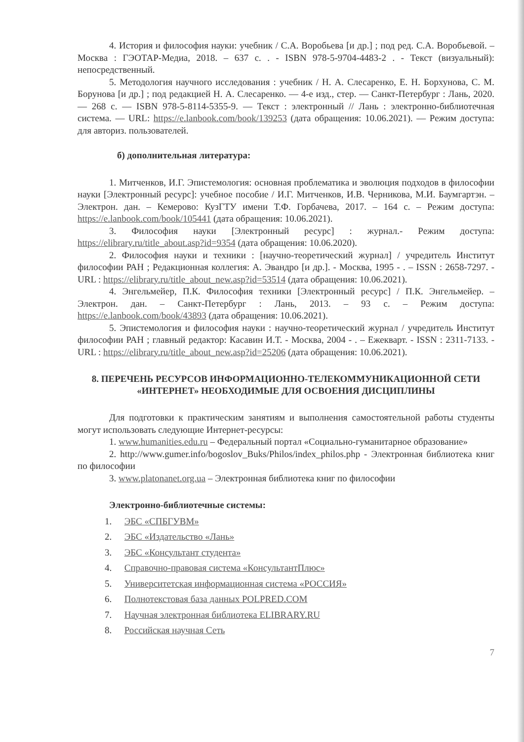4. История и философия науки: учебник / С.А. Воробьева [и др.] ; под ред. С.А. Воробьевой. – Москва : ГЭОТАР-Медиа, 2018. – 637 с. . - ISBN 978-5-9704-4483-2 . - Текст (визуальный): непосредственный.
5. Методология научного исследования : учебник / Н. А. Слесаренко, Е. Н. Борхунова, С. М. Борунова [и др.] ; под редакцией Н. А. Слесаренко. — 4-е изд., стер. — Санкт-Петербург : Лань, 2020. — 268 с. — ISBN 978-5-8114-5355-9. — Текст : электронный // Лань : электронно-библиотечная система. — URL: https://e.lanbook.com/book/139253 (дата обращения: 10.06.2021). — Режим доступа: для авториз. пользователей.
б) дополнительная литература:
1. Митченков, И.Г. Эпистемология: основная проблематика и эволюция подходов в философии науки [Электронный ресурс]: учебное пособие / И.Г. Митченков, И.В. Черникова, М.И. Баумгартэн. – Электрон. дан. – Кемерово: КузГТУ имени Т.Ф. Горбачева, 2017. – 164 с. – Режим доступа: https://e.lanbook.com/book/105441 (дата обращения: 10.06.2021).
3. Философия науки [Электронный ресурс] : журнал.- Режим доступа: https://elibrary.ru/title_about.asp?id=9354 (дата обращения: 10.06.2020).
2. Философия науки и техники : [научно-теоретический журнал] / учредитель Институт философии РАН ; Редакционная коллегия: А. Эвандро [и др.]. - Москва, 1995 - . – ISSN : 2658-7297. - URL : https://elibrary.ru/title_about_new.asp?id=53514 (дата обращения: 10.06.2021).
4. Энгельмейер, П.К. Философия техники [Электронный ресурс] / П.К. Энгельмейер. – Электрон. дан. – Санкт-Петербург : Лань, 2013. – 93 с. – Режим доступа: https://e.lanbook.com/book/43893 (дата обращения: 10.06.2021).
5. Эпистемология и философия науки : научно-теоретический журнал / учредитель Институт философии РАН ; главный редактор: Касавин И.Т. - Москва, 2004 - . – Ежекварт. - ISSN : 2311-7133. - URL : https://elibrary.ru/title_about_new.asp?id=25206 (дата обращения: 10.06.2021).
8. ПЕРЕЧЕНЬ РЕСУРСОВ ИНФОРМАЦИОННО-ТЕЛЕКОММУНИКАЦИОННОЙ СЕТИ «ИНТЕРНЕТ» НЕОБХОДИМЫЕ ДЛЯ ОСВОЕНИЯ ДИСЦИПЛИНЫ
Для подготовки к практическим занятиям и выполнения самостоятельной работы студенты могут использовать следующие Интернет-ресурсы:
1. www.humanities.edu.ru – Федеральный портал «Социально-гуманитарное образование»
2. http://www.gumer.info/bogoslov_Buks/Philos/index_philos.php - Электронная библиотека книг по философии
3. www.platonanet.org.ua – Электронная библиотека книг по философии
Электронно-библиотечные системы:
1. ЭБС «СПБГУВМ»
2. ЭБС «Издательство «Лань»
3. ЭБС «Консультант студента»
4. Справочно-правовая система «КонсультантПлюс»
5. Университетская информационная система «РОССИЯ»
6. Полнотекстовая база данных POLPRED.COM
7. Научная электронная библиотека ELIBRARY.RU
8. Российская научная Сеть
7